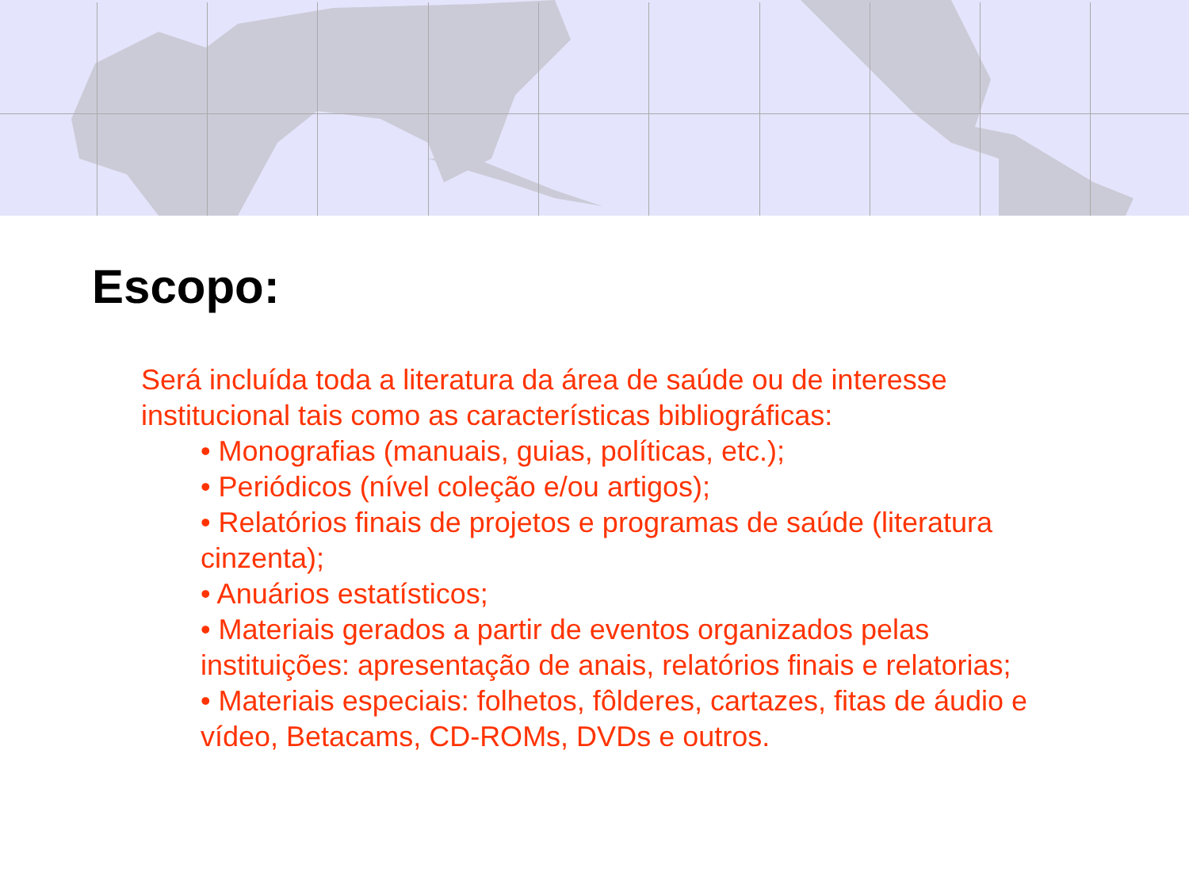Escopo:
Será incluída toda a literatura da área de saúde ou de interesse institucional tais como as características bibliográficas:
• Monografias (manuais, guias, políticas, etc.);
• Periódicos (nível coleção e/ou artigos);
• Relatórios finais de projetos e programas de saúde (literatura cinzenta);
• Anuários estatísticos;
• Materiais gerados a partir de eventos organizados pelas instituições: apresentação de anais, relatórios finais e relatorias;
• Materiais especiais: folhetos, fôlderes, cartazes, fitas de áudio e vídeo, Betacams, CD-ROMs, DVDs e outros.